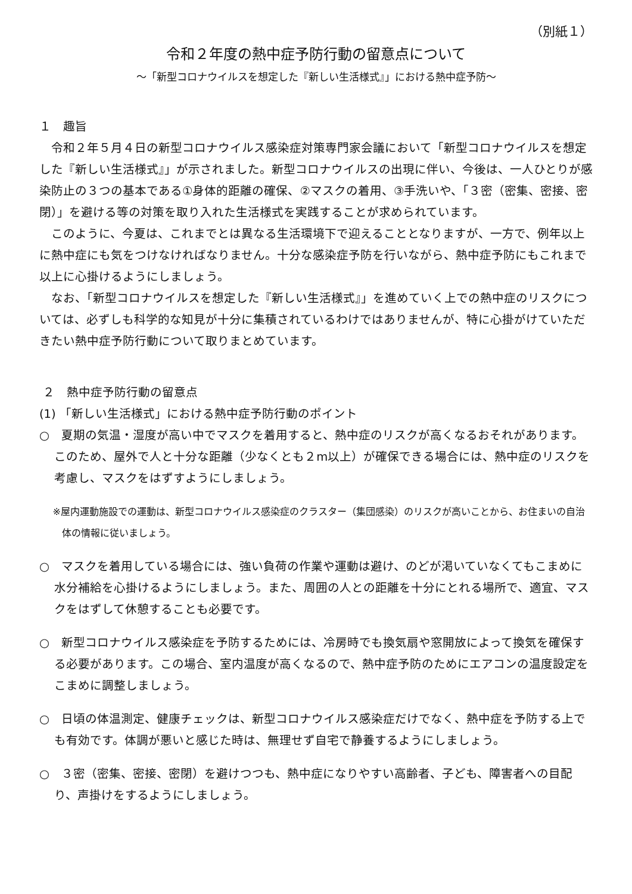（別紙１）
令和２年度の熱中症予防行動の留意点について
～「新型コロナウイルスを想定した『新しい生活様式』」における熱中症予防～
１　趣旨
令和２年５月４日の新型コロナウイルス感染症対策専門家会議において「新型コロナウイルスを想定した『新しい生活様式』」が示されました。新型コロナウイルスの出現に伴い、今後は、一人ひとりが感染防止の３つの基本である①身体的距離の確保、②マスクの着用、③手洗いや、「３密（密集、密接、密閉）」を避ける等の対策を取り入れた生活様式を実践することが求められています。
このように、今夏は、これまでとは異なる生活環境下で迎えることとなりますが、一方で、例年以上に熱中症にも気をつけなければなりません。十分な感染症予防を行いながら、熱中症予防にもこれまで以上に心掛けるようにしましょう。
なお、「新型コロナウイルスを想定した『新しい生活様式』」を進めていく上での熱中症のリスクについては、必ずしも科学的な知見が十分に集積されているわけではありませんが、特に心掛がけていただきたい熱中症予防行動について取りまとめています。
２　熱中症予防行動の留意点
(1) 「新しい生活様式」における熱中症予防行動のポイント
○　夏期の気温・湿度が高い中でマスクを着用すると、熱中症のリスクが高くなるおそれがあります。このため、屋外で人と十分な距離（少なくとも２m以上）が確保できる場合には、熱中症のリスクを考慮し、マスクをはずすようにしましょう。
※屋内運動施設での運動は、新型コロナウイルス感染症のクラスター（集団感染）のリスクが高いことから、お住まいの自治体の情報に従いましょう。
○　マスクを着用している場合には、強い負荷の作業や運動は避け、のどが渇いていなくてもこまめに水分補給を心掛けるようにしましょう。また、周囲の人との距離を十分にとれる場所で、適宜、マスクをはずして休憩することも必要です。
○　新型コロナウイルス感染症を予防するためには、冷房時でも換気扇や窓開放によって換気を確保する必要があります。この場合、室内温度が高くなるので、熱中症予防のためにエアコンの温度設定をこまめに調整しましょう。
○　日頃の体温測定、健康チェックは、新型コロナウイルス感染症だけでなく、熱中症を予防する上でも有効です。体調が悪いと感じた時は、無理せず自宅で静養するようにしましょう。
○　３密（密集、密接、密閉）を避けつつも、熱中症になりやすい高齢者、子ども、障害者への目配り、声掛けをするようにしましょう。